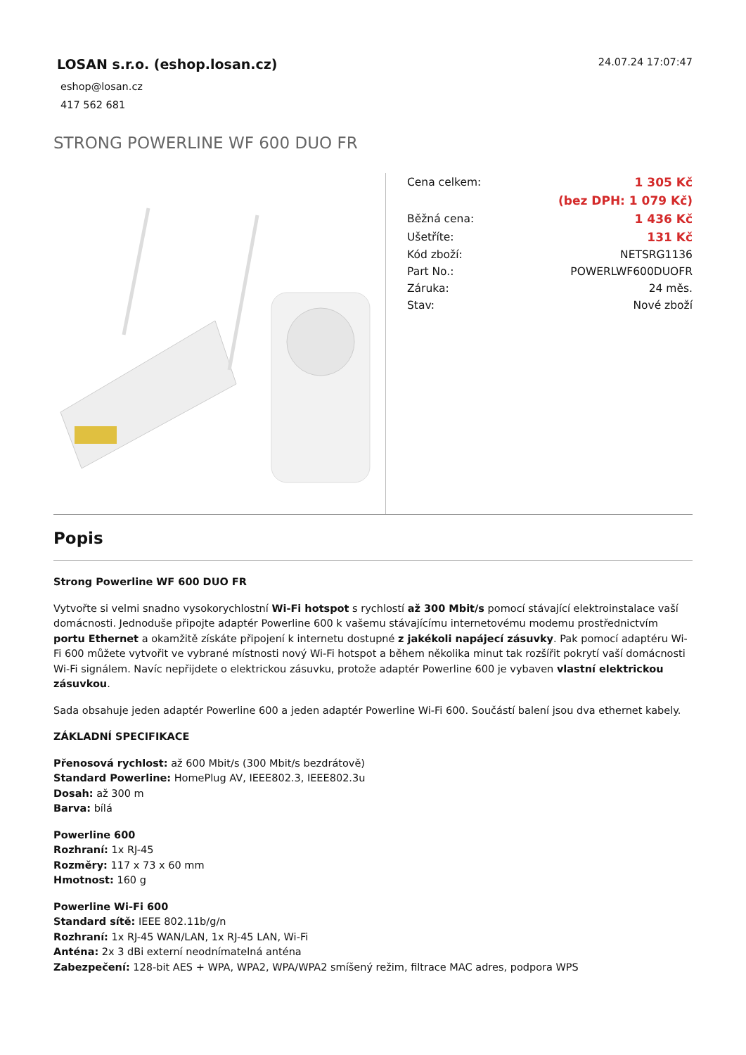LOSAN s.r.o. (eshop.losan.cz)
eshop@losan.cz
417 562 681
24.07.24 17:07:47
STRONG POWERLINE WF 600 DUO FR
| Cena celkem: | 1 305 Kč |
| | (bez DPH: 1 079 Kč) |
| Běžná cena: | 1 436 Kč |
| Ušetříte: | 131 Kč |
| Kód zboží: | NETSRG1136 |
| Part No.: | POWERLWF600DUOFR |
| Záruka: | 24 měs. |
| Stav: | Nové zboží |
Popis
Strong Powerline WF 600 DUO FR
Vytvořte si velmi snadno vysokorychlostní Wi-Fi hotspot s rychlostí až 300 Mbit/s pomocí stávající elektroinstalace vaší domácnosti. Jednoduše připojte adaptér Powerline 600 k vašemu stávajícímu internetovému modemu prostřednictvím portu Ethernet a okamžitě získáte připojení k internetu dostupné z jakékoli napájecí zásuvky. Pak pomocí adaptéru Wi-Fi 600 můžete vytvořit ve vybrané místnosti nový Wi-Fi hotspot a během několika minut tak rozšířit pokrytí vaší domácnosti Wi-Fi signálem. Navíc nepřijdete o elektrickou zásuvku, protože adaptér Powerline 600 je vybaven vlastní elektrickou zásuvkou.
Sada obsahuje jeden adaptér Powerline 600 a jeden adaptér Powerline Wi-Fi 600. Součástí balení jsou dva ethernet kabely.
ZÁKLADNÍ SPECIFIKACE
Přenosová rychlost: až 600 Mbit/s (300 Mbit/s bezdrátově)
Standard Powerline: HomePlug AV, IEEE802.3, IEEE802.3u
Dosah: až 300 m
Barva: bílá
Powerline 600
Rozhraní: 1x RJ-45
Rozměry: 117 x 73 x 60 mm
Hmotnost: 160 g
Powerline Wi-Fi 600
Standard sítě: IEEE 802.11b/g/n
Rozhraní: 1x RJ-45 WAN/LAN, 1x RJ-45 LAN, Wi-Fi
Anténa: 2x 3 dBi externí neodnímatelná anténa
Zabezpečení: 128-bit AES + WPA, WPA2, WPA/WPA2 smíšený režim, filtrace MAC adres, podpora WPS